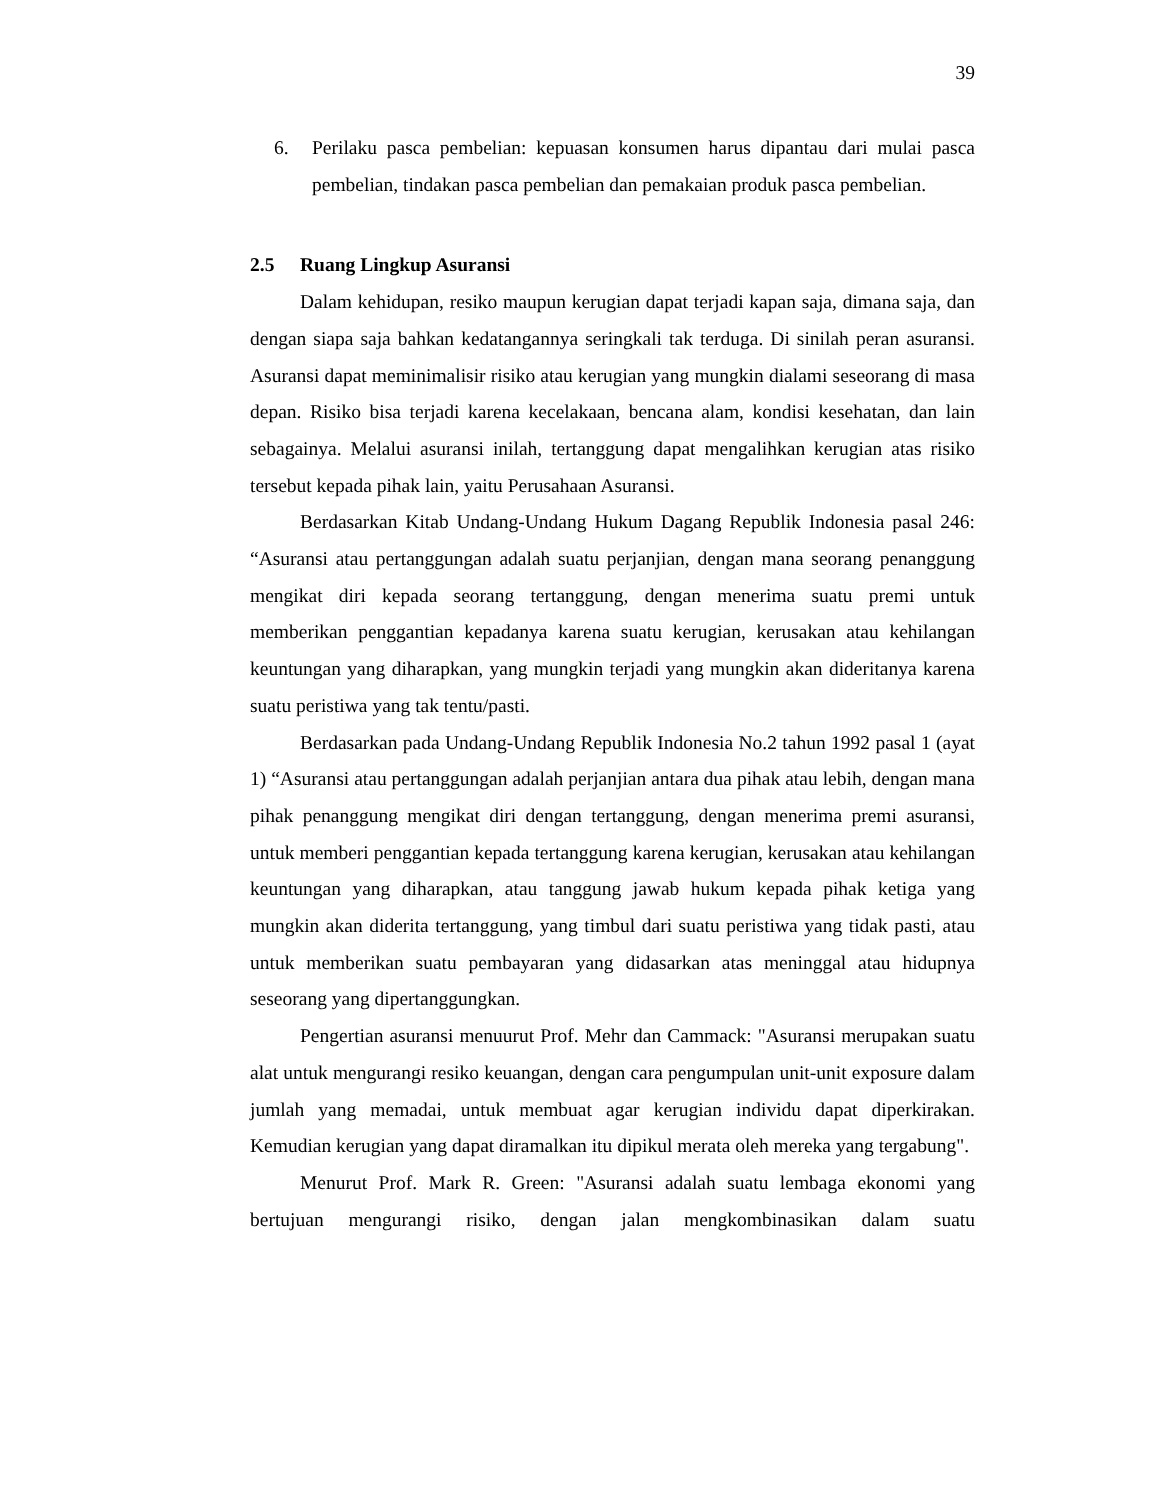39
6. Perilaku pasca pembelian: kepuasan konsumen harus dipantau dari mulai pasca pembelian, tindakan pasca pembelian dan pemakaian produk pasca pembelian.
2.5 Ruang Lingkup Asuransi
Dalam kehidupan, resiko maupun kerugian dapat terjadi kapan saja, dimana saja, dan dengan siapa saja bahkan kedatangannya seringkali tak terduga. Di sinilah peran asuransi. Asuransi dapat meminimalisir risiko atau kerugian yang mungkin dialami seseorang di masa depan. Risiko bisa terjadi karena kecelakaan, bencana alam, kondisi kesehatan, dan lain sebagainya. Melalui asuransi inilah, tertanggung dapat mengalihkan kerugian atas risiko tersebut kepada pihak lain, yaitu Perusahaan Asuransi.
Berdasarkan Kitab Undang-Undang Hukum Dagang Republik Indonesia pasal 246: “Asuransi atau pertanggungan adalah suatu perjanjian, dengan mana seorang penanggung mengikat diri kepada seorang tertanggung, dengan menerima suatu premi untuk memberikan penggantian kepadanya karena suatu kerugian, kerusakan atau kehilangan keuntungan yang diharapkan, yang mungkin terjadi yang mungkin akan dideritanya karena suatu peristiwa yang tak tentu/pasti.
Berdasarkan pada Undang-Undang Republik Indonesia No.2 tahun 1992 pasal 1 (ayat 1) “Asuransi atau pertanggungan adalah perjanjian antara dua pihak atau lebih, dengan mana pihak penanggung mengikat diri dengan tertanggung, dengan menerima premi asuransi, untuk memberi penggantian kepada tertanggung karena kerugian, kerusakan atau kehilangan keuntungan yang diharapkan, atau tanggung jawab hukum kepada pihak ketiga yang mungkin akan diderita tertanggung, yang timbul dari suatu peristiwa yang tidak pasti, atau untuk memberikan suatu pembayaran yang didasarkan atas meninggal atau hidupnya seseorang yang dipertanggungkan.
Pengertian asuransi menuurut Prof. Mehr dan Cammack: "Asuransi merupakan suatu alat untuk mengurangi resiko keuangan, dengan cara pengumpulan unit-unit exposure dalam jumlah yang memadai, untuk membuat agar kerugian individu dapat diperkirakan. Kemudian kerugian yang dapat diramalkan itu dipikul merata oleh mereka yang tergabung".
Menurut Prof. Mark R. Green: "Asuransi adalah suatu lembaga ekonomi yang bertujuan mengurangi risiko, dengan jalan mengkombinasikan dalam suatu